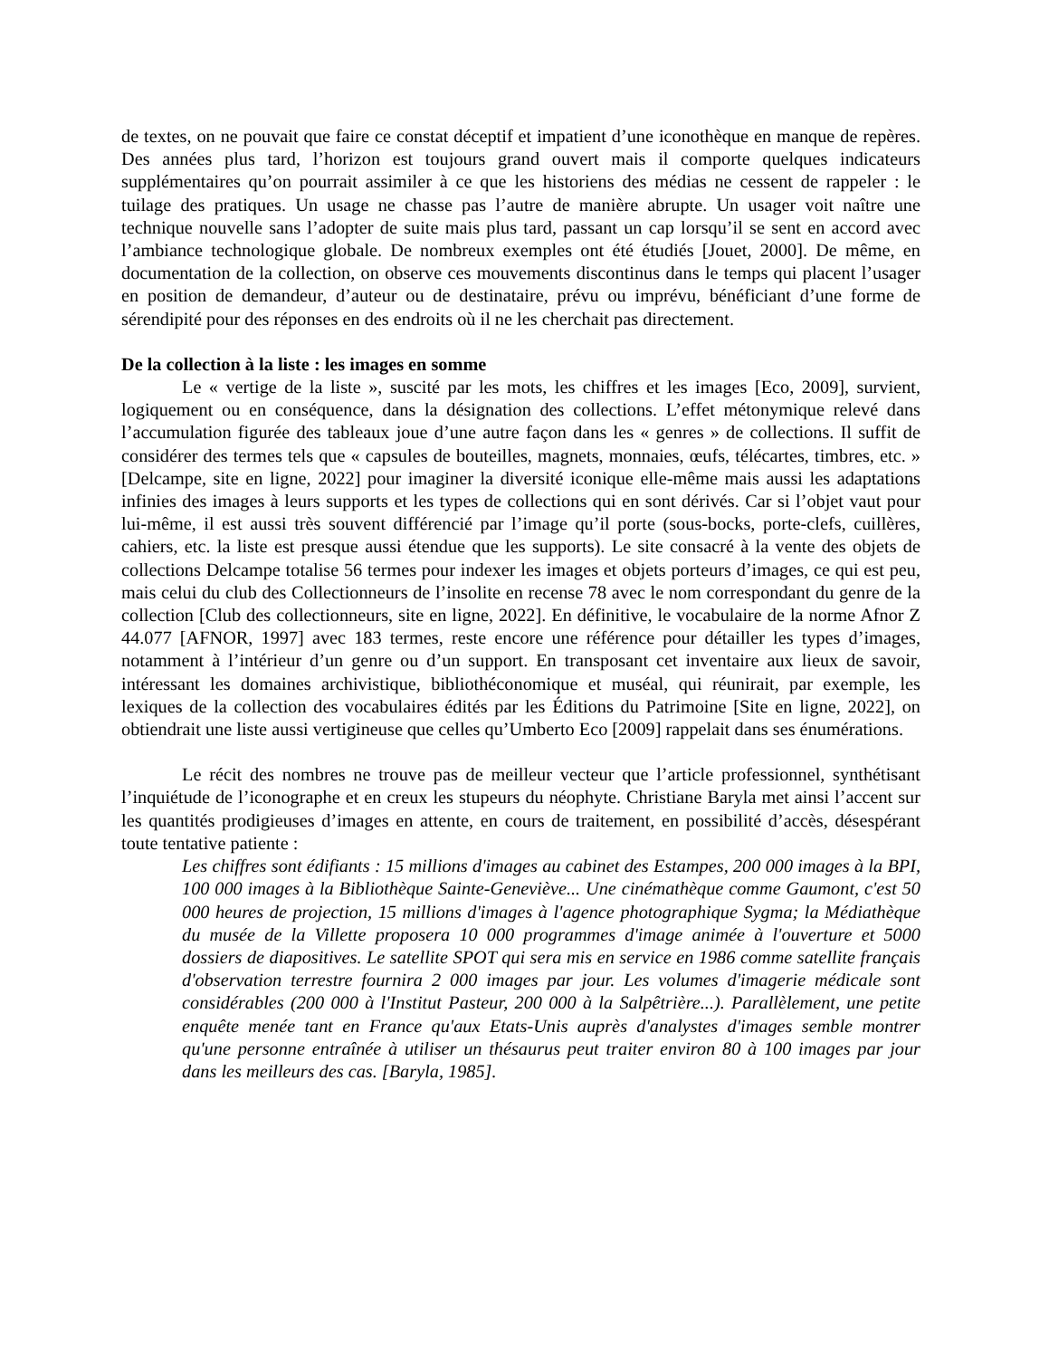de textes, on ne pouvait que faire ce constat déceptif et impatient d’une iconothèque en manque de repères. Des années plus tard, l’horizon est toujours grand ouvert mais il comporte quelques indicateurs supplémentaires qu’on pourrait assimiler à ce que les historiens des médias ne cessent de rappeler : le tuilage des pratiques. Un usage ne chasse pas l’autre de manière abrupte. Un usager voit naître une technique nouvelle sans l’adopter de suite mais plus tard, passant un cap lorsqu’il se sent en accord avec l’ambiance technologique globale. De nombreux exemples ont été étudiés [Jouet, 2000]. De même, en documentation de la collection, on observe ces mouvements discontinus dans le temps qui placent l’usager en position de demandeur, d’auteur ou de destinataire, prévu ou imprévu, bénéficiant d’une forme de sérendipité pour des réponses en des endroits où il ne les cherchait pas directement.
De la collection à la liste : les images en somme
Le « vertige de la liste », suscité par les mots, les chiffres et les images [Eco, 2009], survient, logiquement ou en conséquence, dans la désignation des collections. L’effet métonymique relevé dans l’accumulation figurée des tableaux joue d’une autre façon dans les « genres » de collections. Il suffit de considérer des termes tels que « capsules de bouteilles, magnets, monnaies, œufs, télécartes, timbres, etc. » [Delcampe, site en ligne, 2022] pour imaginer la diversité iconique elle-même mais aussi les adaptations infinies des images à leurs supports et les types de collections qui en sont dérivés. Car si l’objet vaut pour lui-même, il est aussi très souvent différencié par l’image qu’il porte (sous-bocks, porte-clefs, cuillères, cahiers, etc. la liste est presque aussi étendue que les supports). Le site consacré à la vente des objets de collections Delcampe totalise 56 termes pour indexer les images et objets porteurs d’images, ce qui est peu, mais celui du club des Collectionneurs de l’insolite en recense 78 avec le nom correspondant du genre de la collection [Club des collectionneurs, site en ligne, 2022]. En définitive, le vocabulaire de la norme Afnor Z 44.077 [AFNOR, 1997] avec 183 termes, reste encore une référence pour détailler les types d’images, notamment à l’intérieur d’un genre ou d’un support. En transposant cet inventaire aux lieux de savoir, intéressant les domaines archivistique, bibliothéconomique et muséal, qui réunirait, par exemple, les lexiques de la collection des vocabulaires édités par les Éditions du Patrimoine [Site en ligne, 2022], on obtiendrait une liste aussi vertigineuse que celles qu’Umberto Eco [2009] rappelait dans ses énumérations.
Le récit des nombres ne trouve pas de meilleur vecteur que l’article professionnel, synthétisant l’inquiétude de l’iconographe et en creux les stupeurs du néophyte. Christiane Baryla met ainsi l’accent sur les quantités prodigieuses d’images en attente, en cours de traitement, en possibilité d’accès, désespérant toute tentative patiente :
Les chiffres sont édifiants : 15 millions d'images au cabinet des Estampes, 200 000 images à la BPI, 100 000 images à la Bibliothèque Sainte-Geneviève... Une cinémathèque comme Gaumont, c'est 50 000 heures de projection, 15 millions d'images à l'agence photographique Sygma; la Médiathèque du musée de la Villette proposera 10 000 programmes d'image animée à l'ouverture et 5000 dossiers de diapositives. Le satellite SPOT qui sera mis en service en 1986 comme satellite français d'observation terrestre fournira 2 000 images par jour. Les volumes d'imagerie médicale sont considérables (200 000 à l'Institut Pasteur, 200 000 à la Salpêtrière...). Parallèlement, une petite enquête menée tant en France qu'aux Etats-Unis auprès d'analystes d'images semble montrer qu'une personne entraînée à utiliser un thésaurus peut traiter environ 80 à 100 images par jour dans les meilleurs des cas. [Baryla, 1985].